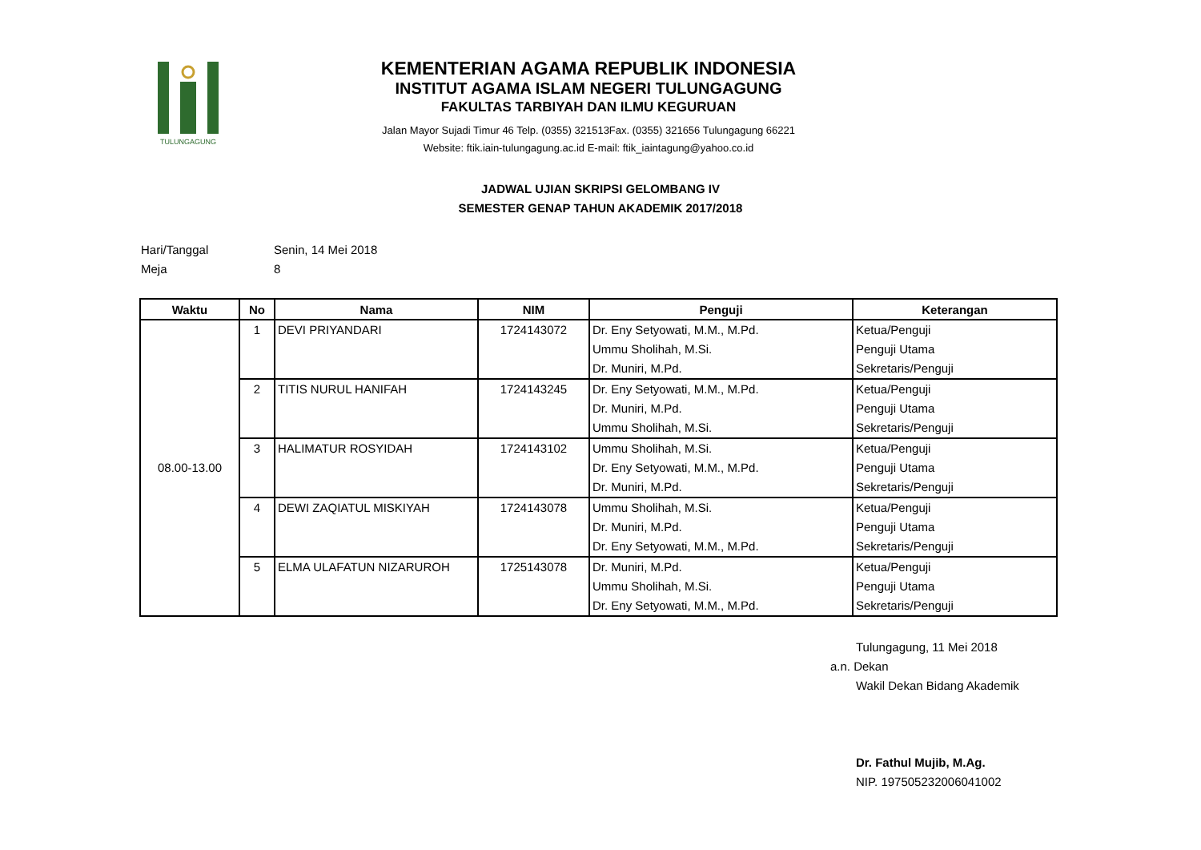TULUNGAGUNG
KEMENTERIAN AGAMA REPUBLIK INDONESIA
INSTITUT AGAMA ISLAM NEGERI TULUNGAGUNG
FAKULTAS TARBIYAH DAN ILMU KEGURUAN
Jalan Mayor Sujadi Timur 46 Telp. (0355) 321513Fax. (0355) 321656 Tulungagung 66221
Website: ftik.iain-tulungagung.ac.id E-mail: ftik_iaintagung@yahoo.co.id
JADWAL UJIAN SKRIPSI GELOMBANG IV
SEMESTER GENAP TAHUN AKADEMIK 2017/2018
Hari/Tanggal Senin, 14 Mei 2018
Meja 8
| Waktu | No | Nama | NIM | Penguji | Keterangan |
| --- | --- | --- | --- | --- | --- |
| 08.00-13.00 | 1 | DEVI PRIYANDARI | 1724143072 | Dr. Eny Setyowati, M.M., M.Pd. Ummu Sholihah, M.Si. Dr. Muniri, M.Pd. | Ketua/Penguji Penguji Utama Sekretaris/Penguji |
| | 2 | TITIS NURUL HANIFAH | 1724143245 | Dr. Eny Setyowati, M.M., M.Pd. Dr. Muniri, M.Pd. Ummu Sholihah, M.Si. | Ketua/Penguji Penguji Utama Sekretaris/Penguji |
| | 3 | HALIMATUR ROSYIDAH | 1724143102 | Ummu Sholihah, M.Si. Dr. Eny Setyowati, M.M., M.Pd. Dr. Muniri, M.Pd. | Ketua/Penguji Penguji Utama Sekretaris/Penguji |
| | 4 | DEWI ZAQIATUL MISKIYAH | 1724143078 | Ummu Sholihah, M.Si. Dr. Muniri, M.Pd. Dr. Eny Setyowati, M.M., M.Pd. | Ketua/Penguji Penguji Utama Sekretaris/Penguji |
| | 5 | ELMA ULAFATUN NIZARUROH | 1725143078 | Dr. Muniri, M.Pd. Ummu Sholihah, M.Si. Dr. Eny Setyowati, M.M., M.Pd. | Ketua/Penguji Penguji Utama Sekretaris/Penguji |
Tulungagung, 11 Mei 2018
a.n. Dekan
Wakil Dekan Bidang Akademik
Dr. Fathul Mujib, M.Ag.
NIP. 197505232006041002